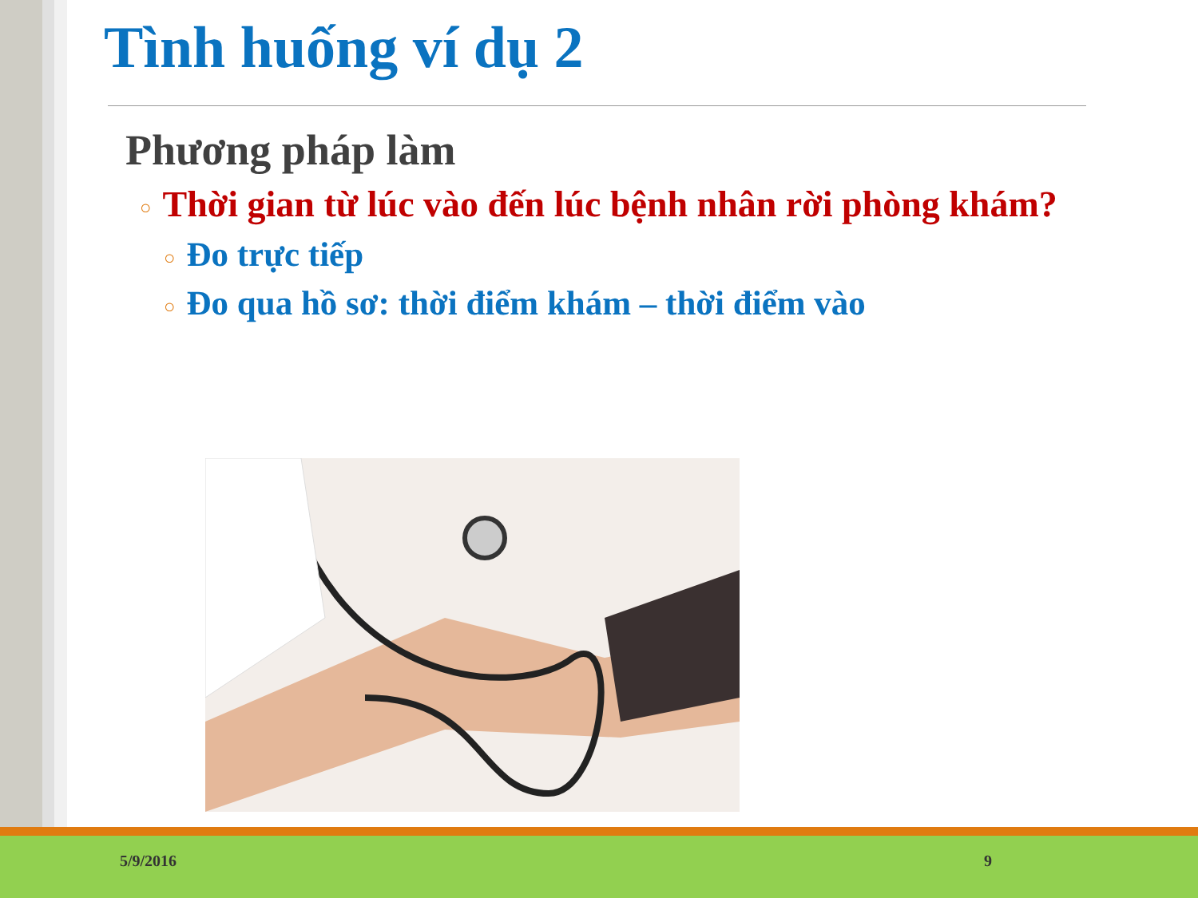Tình huống ví dụ 2
Phương pháp làm
○ Thời gian từ lúc vào đến lúc bệnh nhân rời phòng khám?
○ Đo trực tiếp
○ Đo qua hồ sơ: thời điểm khám – thời điểm vào
5/9/2016 9